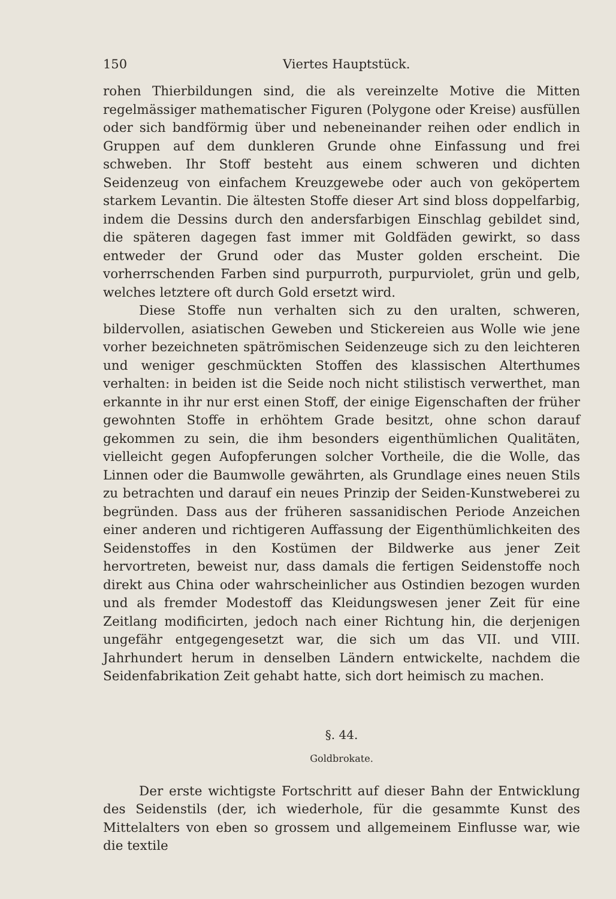150 Viertes Hauptstück.
rohen Thierbildungen sind, die als vereinzelte Motive die Mitten regelmässiger mathematischer Figuren (Polygone oder Kreise) ausfüllen oder sich bandförmig über und nebeneinander reihen oder endlich in Gruppen auf dem dunkleren Grunde ohne Einfassung und frei schweben. Ihr Stoff besteht aus einem schweren und dichten Seidenzeug von einfachem Kreuzgewebe oder auch von geköpertem starkem Levantin. Die ältesten Stoffe dieser Art sind bloss doppelfarbig, indem die Dessins durch den andersfarbigen Einschlag gebildet sind, die späteren dagegen fast immer mit Goldfäden gewirkt, so dass entweder der Grund oder das Muster golden erscheint. Die vorherrschenden Farben sind purpurroth, purpurviolet, grün und gelb, welches letztere oft durch Gold ersetzt wird.
Diese Stoffe nun verhalten sich zu den uralten, schweren, bildervollen, asiatischen Geweben und Stickereien aus Wolle wie jene vorher bezeichneten spätrömischen Seidenzeuge sich zu den leichteren und weniger geschmückten Stoffen des klassischen Alterthumes verhalten: in beiden ist die Seide noch nicht stilistisch verwerthet, man erkannte in ihr nur erst einen Stoff, der einige Eigenschaften der früher gewohnten Stoffe in erhöhtem Grade besitzt, ohne schon darauf gekommen zu sein, die ihm besonders eigenthümlichen Qualitäten, vielleicht gegen Aufopferungen solcher Vortheile, die die Wolle, das Linnen oder die Baumwolle gewährten, als Grundlage eines neuen Stils zu betrachten und darauf ein neues Prinzip der Seiden-Kunstweberei zu begründen. Dass aus der früheren sassanidischen Periode Anzeichen einer anderen und richtigeren Auffassung der Eigenthümlichkeiten des Seidenstoffes in den Kostümen der Bildwerke aus jener Zeit hervortreten, beweist nur, dass damals die fertigen Seidenstoffe noch direkt aus China oder wahrscheinlicher aus Ostindien bezogen wurden und als fremder Modestoff das Kleidungswesen jener Zeit für eine Zeitlang modificirten, jedoch nach einer Richtung hin, die derjenigen ungefähr entgegengesetzt war, die sich um das VII. und VIII. Jahrhundert herum in denselben Ländern entwickelte, nachdem die Seidenfabrikation Zeit gehabt hatte, sich dort heimisch zu machen.
§. 44.
Goldbrokate.
Der erste wichtigste Fortschritt auf dieser Bahn der Entwicklung des Seidenstils (der, ich wiederhole, für die gesammte Kunst des Mittelalters von eben so grossem und allgemeinem Einflusse war, wie die textile